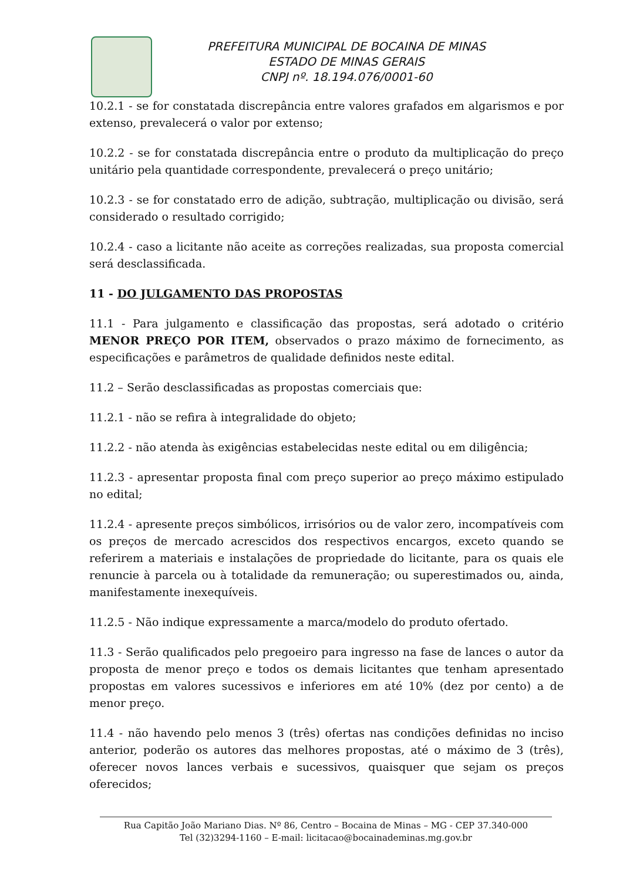PREFEITURA MUNICIPAL DE BOCAINA DE MINAS
ESTADO DE MINAS GERAIS
CNPJ nº. 18.194.076/0001-60
10.2.1 - se for constatada discrepância entre valores grafados em algarismos e por extenso, prevalecerá o valor por extenso;
10.2.2 - se for constatada discrepância entre o produto da multiplicação do preço unitário pela quantidade correspondente, prevalecerá o preço unitário;
10.2.3 - se for constatado erro de adição, subtração, multiplicação ou divisão, será considerado o resultado corrigido;
10.2.4 - caso a licitante não aceite as correções realizadas, sua proposta comercial será desclassificada.
11 - DO JULGAMENTO DAS PROPOSTAS
11.1 - Para julgamento e classificação das propostas, será adotado o critério MENOR PREÇO POR ITEM, observados o prazo máximo de fornecimento, as especificações e parâmetros de qualidade definidos neste edital.
11.2 – Serão desclassificadas as propostas comerciais que:
11.2.1 - não se refira à integralidade do objeto;
11.2.2 - não atenda às exigências estabelecidas neste edital ou em diligência;
11.2.3 - apresentar proposta final com preço superior ao preço máximo estipulado no edital;
11.2.4 - apresente preços simbólicos, irrisórios ou de valor zero, incompatíveis com os preços de mercado acrescidos dos respectivos encargos, exceto quando se referirem a materiais e instalações de propriedade do licitante, para os quais ele renuncie à parcela ou à totalidade da remuneração; ou superestimados ou, ainda, manifestamente inexequíveis.
11.2.5 - Não indique expressamente a marca/modelo do produto ofertado.
11.3 - Serão qualificados pelo pregoeiro para ingresso na fase de lances o autor da proposta de menor preço e todos os demais licitantes que tenham apresentado propostas em valores sucessivos e inferiores em até 10% (dez por cento) a de menor preço.
11.4 - não havendo pelo menos 3 (três) ofertas nas condições definidas no inciso anterior, poderão os autores das melhores propostas, até o máximo de 3 (três), oferecer novos lances verbais e sucessivos, quaisquer que sejam os preços oferecidos;
Rua Capitão João Mariano Dias. Nº 86, Centro – Bocaina de Minas – MG - CEP 37.340-000
Tel (32)3294-1160 – E-mail: licitacao@bocainademinas.mg.gov.br